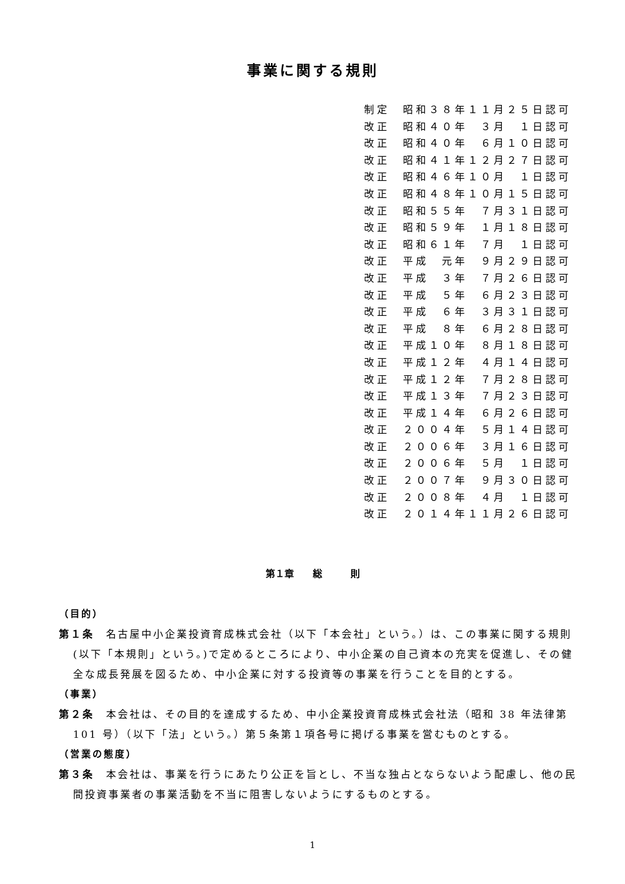事業に関する規則
制定　昭和３８年１１月２５日認可 改正　昭和４０年　３月　１日認可 改正　昭和４０年　６月１０日認可 改正　昭和４１年１２月２７日認可 改正　昭和４６年１０月　１日認可 改正　昭和４８年１０月１５日認可 改正　昭和５５年　７月３１日認可 改正　昭和５９年　１月１８日認可 改正　昭和６１年　７月　１日認可 改正　平成　元年　９月２９日認可 改正　平成　３年　７月２６日認可 改正　平成　５年　６月２３日認可 改正　平成　６年　３月３１日認可 改正　平成　８年　６月２８日認可 改正　平成１０年　８月１８日認可 改正　平成１２年　４月１４日認可 改正　平成１２年　７月２８日認可 改正　平成１３年　７月２３日認可 改正　平成１４年　６月２６日認可 改正　２００４年　５月１４日認可 改正　２００６年　３月１６日認可 改正　２００６年　５月　１日認可 改正　２００７年　９月３０日認可 改正　２００８年　４月　１日認可 改正　２０１４年１１月２６日認可
第１章　　総　　　則
（目的）
第１条　名古屋中小企業投資育成株式会社（以下「本会社」という。）は、この事業に関する規則(以下「本規則」という。)で定めるところにより、中小企業の自己資本の充実を促進し、その健全な成長発展を図るため、中小企業に対する投資等の事業を行うことを目的とする。
（事業）
第２条　本会社は、その目的を達成するため、中小企業投資育成株式会社法（昭和 38 年法律第 101 号）（以下「法」という。）第５条第１項各号に掲げる事業を営むものとする。
（営業の態度）
第３条　本会社は、事業を行うにあたり公正を旨とし、不当な独占とならないよう配慮し、他の民間投資事業者の事業活動を不当に阻害しないようにするものとする。
1